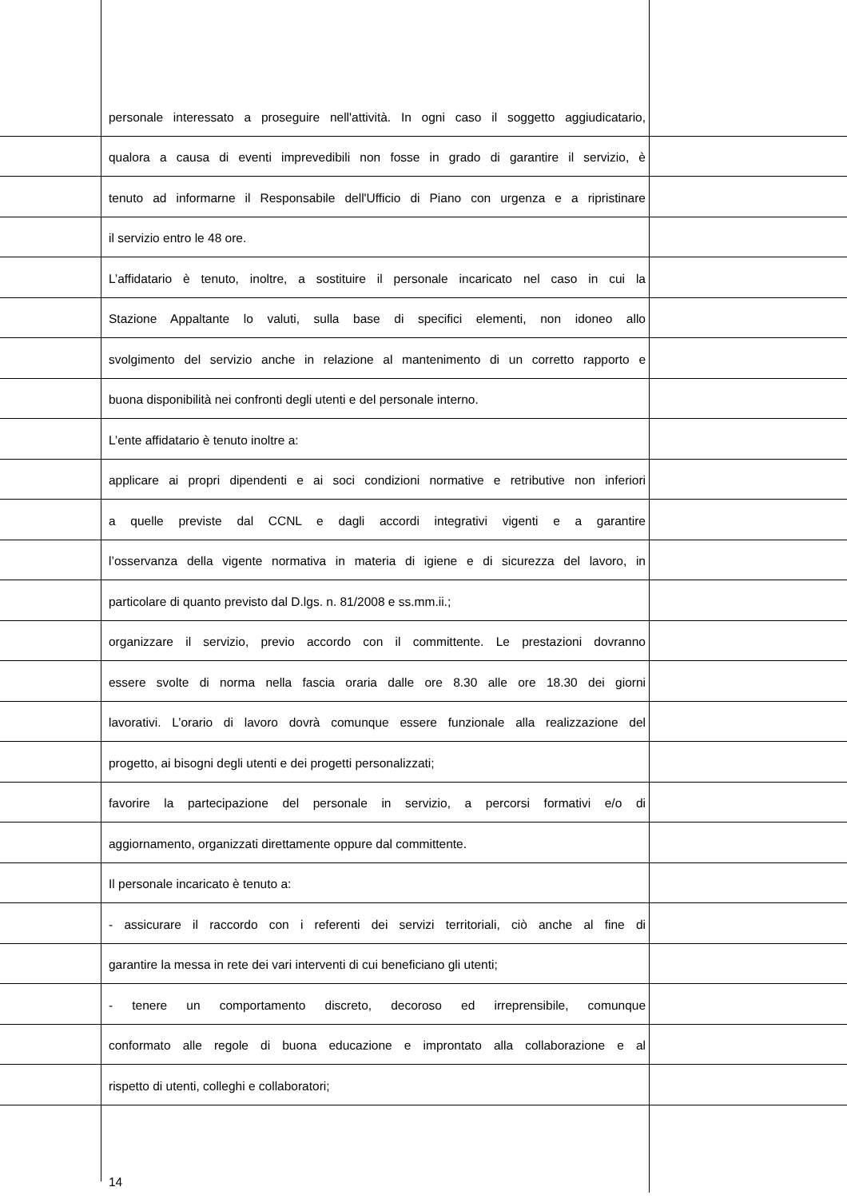personale interessato a proseguire nell'attività. In ogni caso il soggetto aggiudicatario,
qualora a causa di eventi imprevedibili non fosse in grado di garantire il servizio, è
tenuto ad informarne il Responsabile dell'Ufficio di Piano con urgenza e a ripristinare
il servizio entro le 48 ore.
L’affidatario è tenuto, inoltre, a sostituire il personale incaricato nel caso in cui la
Stazione Appaltante lo valuti, sulla base di specifici elementi, non idoneo allo
svolgimento del servizio anche in relazione al mantenimento di un corretto rapporto e
buona disponibilità nei confronti degli utenti e del personale interno.
L’ente affidatario è tenuto inoltre a:
applicare ai propri dipendenti e ai soci condizioni normative e retributive non inferiori
a quelle previste dal CCNL e dagli accordi integrativi vigenti e a garantire
l’osservanza della vigente normativa in materia di igiene e di sicurezza del lavoro, in
particolare di quanto previsto dal D.lgs. n. 81/2008 e ss.mm.ii.;
organizzare il servizio, previo accordo con il committente. Le prestazioni dovranno
essere svolte di norma nella fascia oraria dalle ore 8.30 alle ore 18.30 dei giorni
lavorativi. L’orario di lavoro dovrà comunque essere funzionale alla realizzazione del
progetto, ai bisogni degli utenti e dei progetti personalizzati;
favorire la partecipazione del personale in servizio, a percorsi formativi e/o di
aggiornamento, organizzati direttamente oppure dal committente.
Il personale incaricato è tenuto a:
- assicurare il raccordo con i referenti dei servizi territoriali, ciò anche al fine di
garantire la messa in rete dei vari interventi di cui beneficiano gli utenti;
- tenere un comportamento discreto, decoroso ed irreprensibile, comunque
conformato alle regole di buona educazione e improntato alla collaborazione e al
rispetto di utenti, colleghi e collaboratori;
14